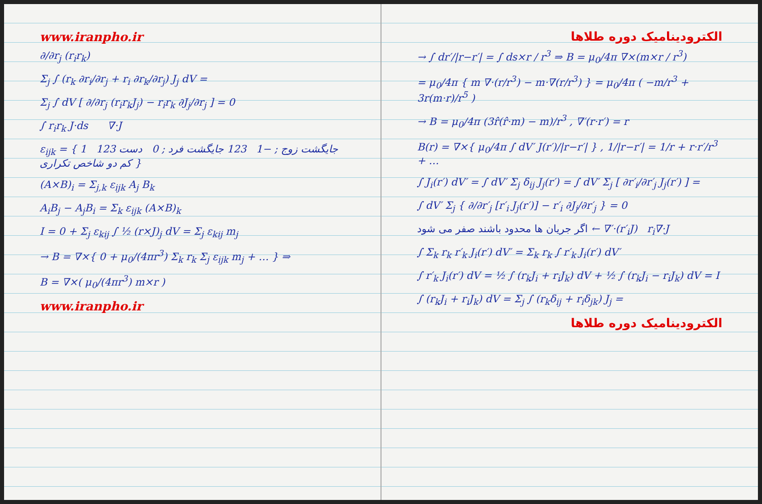www.iranpho.ir
∂/∂r<sub>j</sub> (r<sub>i</sub>r<sub>k</sub>)
Σ<sub>j</sub> ∫ (r<sub>k</sub> ∂r<sub>i</sub>/∂r<sub>j</sub> + r<sub>i</sub> ∂r<sub>k</sub>/∂r<sub>j</sub>) J<sub>j</sub> dV =
Σ<sub>j</sub> ∫ dV [ ∂/∂r<sub>j</sub> (r<sub>i</sub>r<sub>k</sub>J<sub>j</sub>) − r<sub>i</sub>r<sub>k</sub> ∂J<sub>j</sub>/∂r<sub>j</sub> ] = 0
∫ r<sub>i</sub>r<sub>k</sub> J·ds ∇·J
ε<sub>ijk</sub> = { 1 123 جایگشت زوج ; −1 123 جایگشت فرد ; 0 دست کم دو شاخص تکراری }
(A×B)<sub>i</sub> = Σ<sub>j,k</sub> ε<sub>ijk</sub> A<sub>j</sub> B<sub>k</sub>
A<sub>i</sub>B<sub>j</sub> − A<sub>j</sub>B<sub>i</sub> = Σ<sub>k</sub> ε<sub>ijk</sub> (A×B)<sub>k</sub>
I = 0 + Σ<sub>j</sub> ε<sub>kij</sub> ∫ ½ (r×J)<sub>j</sub> dV = Σ<sub>j</sub> ε<sub>kij</sub> m<sub>j</sub>
→ B = ∇×{ 0 + μ<sub>0</sub>/(4πr<sup>3</sup>) Σ<sub>k</sub> r<sub>k</sub> Σ<sub>j</sub> ε<sub>ijk</sub> m<sub>j</sub> + … } ⇒
B = ∇×( μ<sub>0</sub>/(4πr<sup>3</sup>) m×r )
www.iranpho.ir
الکترودینامیک دوره طلاها
→ ∫ dr′/|r−r′| = ∫ ds×r / r<sup>3</sup> ⇒ B = μ<sub>0</sub>/4π ∇×(m×r / r<sup>3</sup>)
= μ<sub>0</sub>/4π { m ∇·(r/r<sup>3</sup>) − m·∇(r/r<sup>3</sup>) } = μ<sub>0</sub>/4π ( −m/r<sup>3</sup> + 3r(m·r)/r<sup>5</sup> )
→ B = μ<sub>0</sub>/4π (3r̂(r̂·m) − m)/r<sup>3</sup> , ∇′(r·r′) = r
B(r) = ∇×{ μ<sub>0</sub>/4π ∫ dV′ J(r′)/|r−r′| } , 1/|r−r′| = 1/r + r·r′/r<sup>3</sup> + …
∫ J<sub>i</sub>(r′) dV′ = ∫ dV′ Σ<sub>j</sub> δ<sub>ij</sub> J<sub>j</sub>(r′) = ∫ dV′ Σ<sub>j</sub> [ ∂r′<sub>i</sub>/∂r′<sub>j</sub> J<sub>j</sub>(r′) ] =
∫ dV′ Σ<sub>j</sub> { ∂/∂r′<sub>j</sub> [r′<sub>i</sub> J<sub>j</sub>(r′)] − r′<sub>i</sub> ∂J<sub>j</sub>/∂r′<sub>j</sub> } = 0
اگر جریان ها محدود باشند صفر می شود ← ∇′·(r′<sub>i</sub>J) r<sub>i</sub>∇·J
∫ Σ<sub>k</sub> r<sub>k</sub> r′<sub>k</sub> J<sub>i</sub>(r′) dV′ = Σ<sub>k</sub> r<sub>k</sub> ∫ r′<sub>k</sub> J<sub>i</sub>(r′) dV′
∫ r′<sub>k</sub> J<sub>i</sub>(r′) dV = ½ ∫ (r<sub>k</sub>J<sub>i</sub> + r<sub>i</sub>J<sub>k</sub>) dV + ½ ∫ (r<sub>k</sub>J<sub>i</sub> − r<sub>i</sub>J<sub>k</sub>) dV = I
∫ (r<sub>k</sub>J<sub>i</sub> + r<sub>i</sub>J<sub>k</sub>) dV = Σ<sub>j</sub> ∫ (r<sub>k</sub>δ<sub>ij</sub> + r<sub>i</sub>δ<sub>jk</sub>) J<sub>j</sub> =
الکترودینامیک دوره طلاها